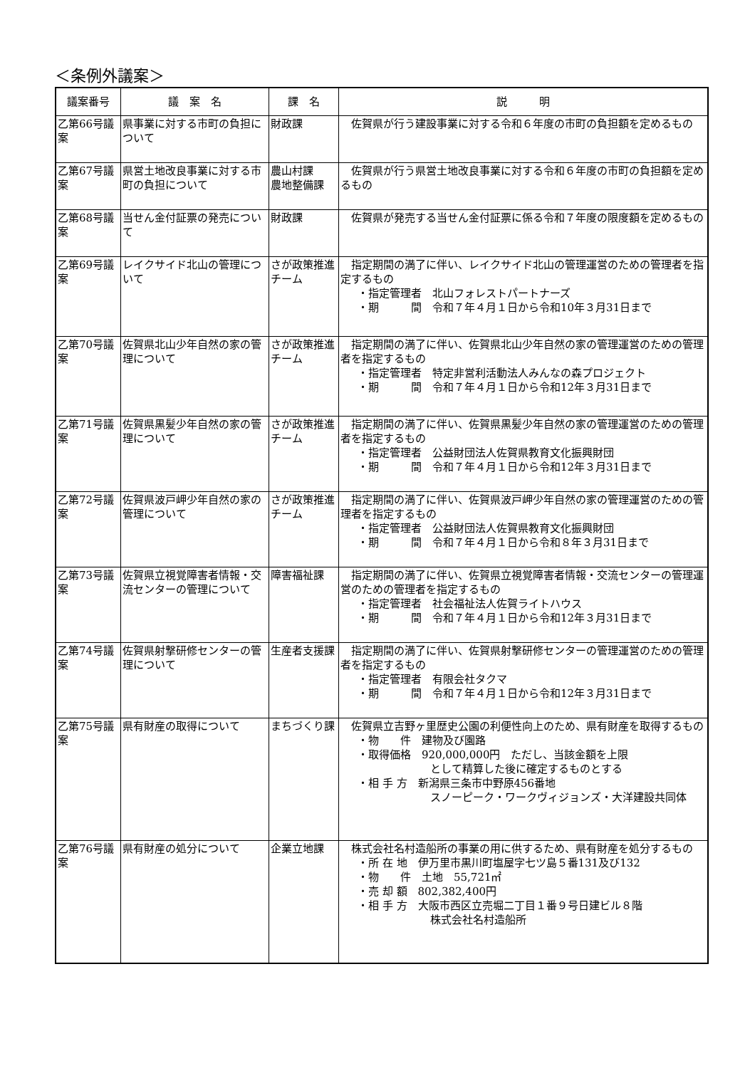＜条例外議案＞
| 議案番号 | 議 案 名 | 課 名 | 説 明 |
| --- | --- | --- | --- |
| 乙第66号議案 | 県事業に対する市町の負担について | 財政課 | 佐賀県が行う建設事業に対する令和６年度の市町の負担額を定めるもの |
| 乙第67号議案 | 県営土地改良事業に対する市町の負担について | 農山村課 農地整備課 | 佐賀県が行う県営土地改良事業に対する令和６年度の市町の負担額を定めるもの |
| 乙第68号議案 | 当せん金付証票の発売について | 財政課 | 佐賀県が発売する当せん金付証票に係る令和７年度の限度額を定めるもの |
| 乙第69号議案 | レイクサイド北山の管理について | さが政策推進チーム | 指定期間の満了に伴い、レイクサイド北山の管理運営のための管理者を指定するもの ・指定管理者 北山フォレストパートナーズ ・期 間 令和７年４月１日から令和10年３月31日まで |
| 乙第70号議案 | 佐賀県北山少年自然の家の管理について | さが政策推進チーム | 指定期間の満了に伴い、佐賀県北山少年自然の家の管理運営のための管理者を指定するもの ・指定管理者 特定非営利活動法人みんなの森プロジェクト ・期 間 令和７年４月１日から令和12年３月31日まで |
| 乙第71号議案 | 佐賀県黒髪少年自然の家の管理について | さが政策推進チーム | 指定期間の満了に伴い、佐賀県黒髪少年自然の家の管理運営のための管理者を指定するもの ・指定管理者 公益財団法人佐賀県教育文化振興財団 ・期 間 令和７年４月１日から令和12年３月31日まで |
| 乙第72号議案 | 佐賀県波戸岬少年自然の家の管理について | さが政策推進チーム | 指定期間の満了に伴い、佐賀県波戸岬少年自然の家の管理運営のための管理者を指定するもの ・指定管理者 公益財団法人佐賀県教育文化振興財団 ・期 間 令和７年４月１日から令和８年３月31日まで |
| 乙第73号議案 | 佐賀県立視覚障害者情報・交流センターの管理について | 障害福祉課 | 指定期間の満了に伴い、佐賀県立視覚障害者情報・交流センターの管理運営のための管理者を指定するもの ・指定管理者 社会福祉法人佐賀ライトハウス ・期 間 令和７年４月１日から令和12年３月31日まで |
| 乙第74号議案 | 佐賀県射撃研修センターの管理について | 生産者支援課 | 指定期間の満了に伴い、佐賀県射撃研修センターの管理運営のための管理者を指定するもの ・指定管理者 有限会社タクマ ・期 間 令和７年４月１日から令和12年３月31日まで |
| 乙第75号議案 | 県有財産の取得について | まちづくり課 | 佐賀県立吉野ヶ里歴史公園の利便性向上のため、県有財産を取得するもの ・物 件 建物及び園路 ・取得価格 920,000,000円 ただし、当該金額を上限 として精算した後に確定するものとする ・相 手 方 新潟県三条市中野原456番地 スノーピーク・ワークヴィジョンズ・大洋建設共同体 |
| 乙第76号議案 | 県有財産の処分について | 企業立地課 | 株式会社名村造船所の事業の用に供するため、県有財産を処分するもの ・所 在 地 伊万里市黒川町塩屋字七ツ島５番131及び132 ・物 件 土地 55,721㎡ ・売 却 額 802,382,400円 ・相 手 方 大阪市西区立売堀二丁目１番９号日建ビル８階 株式会社名村造船所 |